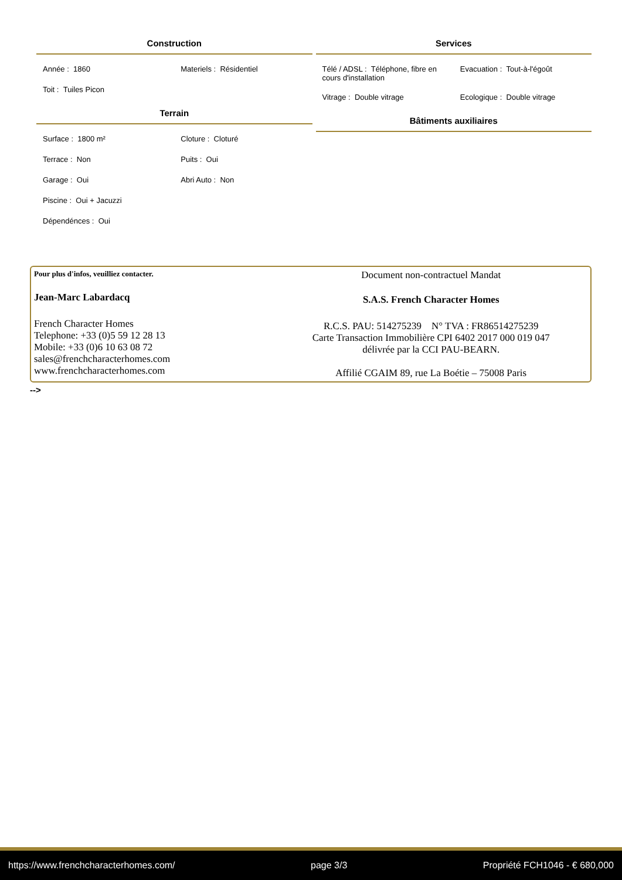Construction
| Année : 1860 | Materiels : Résidentiel |
| Toit : Tuiles Picon | |
Terrain
| Surface : 1800 m² | Cloture : Cloturé |
| Terrace : Non | Puits : Oui |
| Garage : Oui | Abri Auto : Non |
| Piscine : Oui + Jacuzzi | |
| Dépendénces : Oui | |
Services
| Télé / ADSL : Téléphone, fibre en cours d'installation | Evacuation : Tout-à-l'égoût |
| Vitrage : Double vitrage | Ecologique : Double vitrage |
Bâtiments auxiliaires
Pour plus d'infos, veuilliez contacter.
Jean-Marc Labardacq
French Character Homes
Telephone: +33 (0)5 59 12 28 13
Mobile: +33 (0)6 10 63 08 72
sales@frenchcharacterhomes.com
www.frenchcharacterhomes.com
Document non-contractuel Mandat
S.A.S. French Character Homes
R.C.S. PAU: 514275239 N° TVA : FR86514275239
Carte Transaction Immobilière CPI 6402 2017 000 019 047
délivrée par la CCI PAU-BEARN.
Affilié CGAIM 89, rue La Boétie – 75008 Paris
-->
https://www.frenchcharacterhomes.com/ page 3/3 Propriété FCH1046 - € 680,000